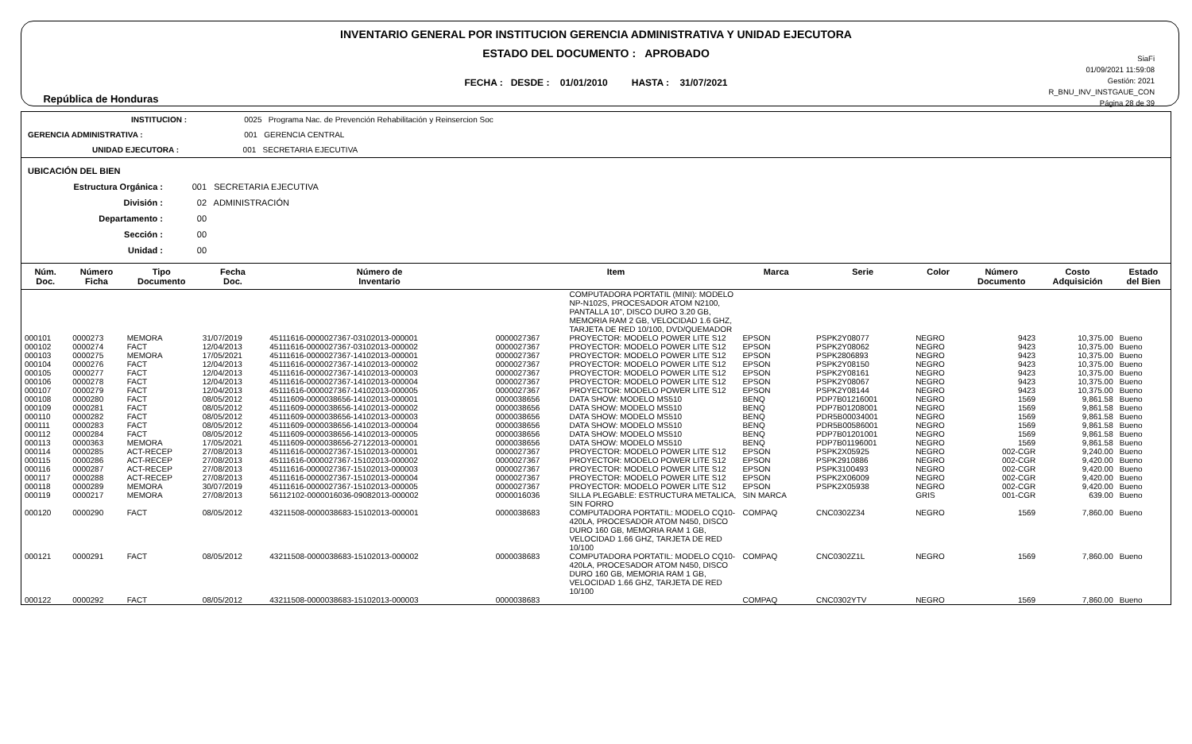República de Honduras
INVENTARIO GENERAL POR INSTITUCION GERENCIA ADMINISTRATIVA Y UNIDAD EJECUTORA
ESTADO DEL DOCUMENTO : APROBADO
FECHA : DESDE : 01/01/2010 HASTA : 31/07/2021
SiaFi
01/09/2021 11:59:08
Gestión: 2021
R_BNU_INV_INSTGAUE_CON
Página 28 de 39
INSTITUCION : 0025 Programa Nac. de Prevención Rehabilitación y Reinsercion Soc
GERENCIA ADMINISTRATIVA : 001 GERENCIA CENTRAL
UNIDAD EJECUTORA : 001 SECRETARIA EJECUTIVA
UBICACIÓN DEL BIEN
Estructura Orgánica : 001 SECRETARIA EJECUTIVA
División : 02 ADMINISTRACIÓN
Departamento : 00
Sección : 00
Unidad : 00
| Núm. Doc. | Número Ficha | Tipo Documento | Fecha Doc. | Número de Inventario | Item | | Marca | Serie | Color | Número Documento | Costo Adquisición | Estado del Bien |
| --- | --- | --- | --- | --- | --- | --- | --- | --- | --- | --- | --- | --- |
| | | | | | | COMPUTADORA PORTATIL (MINI): MODELO NP-N102S, PROCESADOR ATOM N2100, PANTALLA 10", DISCO DURO 3.20 GB, MEMORIA RAM 2 GB, VELOCIDAD 1.6 GHZ, TARJETA DE RED 10/100, DVD/QUEMADOR | | | | | | |
| 000101 | 0000273 | MEMORA | 31/07/2019 | 45111616-0000027367-03102013-000001 | 0000027367 | PROYECTOR: MODELO POWER LITE S12 | EPSON | PSPK2Y08077 | NEGRO | 9423 | 10,375.00 | Bueno |
| 000102 | 0000274 | FACT | 12/04/2013 | 45111616-0000027367-03102013-000002 | 0000027367 | PROYECTOR: MODELO POWER LITE S12 | EPSON | PSPK2Y08062 | NEGRO | 9423 | 10,375.00 | Bueno |
| 000103 | 0000275 | MEMORA | 17/05/2021 | 45111616-0000027367-14102013-000001 | 0000027367 | PROYECTOR: MODELO POWER LITE S12 | EPSON | PSPK2806893 | NEGRO | 9423 | 10,375.00 | Bueno |
| 000104 | 0000276 | FACT | 12/04/2013 | 45111616-0000027367-14102013-000002 | 0000027367 | PROYECTOR: MODELO POWER LITE S12 | EPSON | PSPK2Y08150 | NEGRO | 9423 | 10,375.00 | Bueno |
| 000105 | 0000277 | FACT | 12/04/2013 | 45111616-0000027367-14102013-000003 | 0000027367 | PROYECTOR: MODELO POWER LITE S12 | EPSON | PSPK2Y08161 | NEGRO | 9423 | 10,375.00 | Bueno |
| 000106 | 0000278 | FACT | 12/04/2013 | 45111616-0000027367-14102013-000004 | 0000027367 | PROYECTOR: MODELO POWER LITE S12 | EPSON | PSPK2Y08067 | NEGRO | 9423 | 10,375.00 | Bueno |
| 000107 | 0000279 | FACT | 12/04/2013 | 45111616-0000027367-14102013-000005 | 0000027367 | PROYECTOR: MODELO POWER LITE S12 | EPSON | PSPK2Y08144 | NEGRO | 9423 | 10,375.00 | Bueno |
| 000108 | 0000280 | FACT | 08/05/2012 | 45111609-0000038656-14102013-000001 | 0000038656 | DATA SHOW: MODELO MS510 | BENQ | PDP7B01216001 | NEGRO | 1569 | 9,861.58 | Bueno |
| 000109 | 0000281 | FACT | 08/05/2012 | 45111609-0000038656-14102013-000002 | 0000038656 | DATA SHOW: MODELO MS510 | BENQ | PDP7B01208001 | NEGRO | 1569 | 9,861.58 | Bueno |
| 000110 | 0000282 | FACT | 08/05/2012 | 45111609-0000038656-14102013-000003 | 0000038656 | DATA SHOW: MODELO MS510 | BENQ | PDR5B00034001 | NEGRO | 1569 | 9,861.58 | Bueno |
| 000111 | 0000283 | FACT | 08/05/2012 | 45111609-0000038656-14102013-000004 | 0000038656 | DATA SHOW: MODELO MS510 | BENQ | PDR5B00586001 | NEGRO | 1569 | 9,861.58 | Bueno |
| 000112 | 0000284 | FACT | 08/05/2012 | 45111609-0000038656-14102013-000005 | 0000038656 | DATA SHOW: MODELO MS510 | BENQ | PDP7B01201001 | NEGRO | 1569 | 9,861.58 | Bueno |
| 000113 | 0000363 | MEMORA | 17/05/2021 | 45111609-0000038656-27122013-000001 | 0000038656 | DATA SHOW: MODELO MS510 | BENQ | PDP7B01196001 | NEGRO | 1569 | 9,861.58 | Bueno |
| 000114 | 0000285 | ACT-RECEP | 27/08/2013 | 45111616-0000027367-15102013-000001 | 0000027367 | PROYECTOR: MODELO POWER LITE S12 | EPSON | PSPK2X05925 | NEGRO | 002-CGR | 9,240.00 | Bueno |
| 000115 | 0000286 | ACT-RECEP | 27/08/2013 | 45111616-0000027367-15102013-000002 | 0000027367 | PROYECTOR: MODELO POWER LITE S12 | EPSON | PSPK2910886 | NEGRO | 002-CGR | 9,420.00 | Bueno |
| 000116 | 0000287 | ACT-RECEP | 27/08/2013 | 45111616-0000027367-15102013-000003 | 0000027367 | PROYECTOR: MODELO POWER LITE S12 | EPSON | PSPK3100493 | NEGRO | 002-CGR | 9,420.00 | Bueno |
| 000117 | 0000288 | ACT-RECEP | 27/08/2013 | 45111616-0000027367-15102013-000004 | 0000027367 | PROYECTOR: MODELO POWER LITE S12 | EPSON | PSPK2X06009 | NEGRO | 002-CGR | 9,420.00 | Bueno |
| 000118 | 0000289 | MEMORA | 30/07/2019 | 45111616-0000027367-15102013-000005 | 0000027367 | PROYECTOR: MODELO POWER LITE S12 | EPSON | PSPK2X05938 | NEGRO | 002-CGR | 9,420.00 | Bueno |
| 000119 | 0000217 | MEMORA | 27/08/2013 | 56112102-0000016036-09082013-000002 | 0000016036 | SILLA PLEGABLE: ESTRUCTURA METALICA, SIN FORRO | SIN MARCA | | GRIS | 001-CGR | 639.00 | Bueno |
| 000120 | 0000290 | FACT | 08/05/2012 | 43211508-0000038683-15102013-000001 | 0000038683 | COMPUTADORA PORTATIL: MODELO CQ10-420LA, PROCESADOR ATOM N450, DISCO DURO 160 GB, MEMORIA RAM 1 GB, VELOCIDAD 1.66 GHZ, TARJETA DE RED 10/100 | COMPAQ | CNC0302Z34 | NEGRO | 1569 | 7,860.00 | Bueno |
| 000121 | 0000291 | FACT | 08/05/2012 | 43211508-0000038683-15102013-000002 | 0000038683 | COMPUTADORA PORTATIL: MODELO CQ10-420LA, PROCESADOR ATOM N450, DISCO DURO 160 GB, MEMORIA RAM 1 GB, VELOCIDAD 1.66 GHZ, TARJETA DE RED 10/100 | COMPAQ | CNC0302Z1L | NEGRO | 1569 | 7,860.00 | Bueno |
| 000122 | 0000292 | FACT | 08/05/2012 | 43211508-0000038683-15102013-000003 | 0000038683 | | COMPAQ | CNC0302YTV | NEGRO | 1569 | 7,860.00 | Bueno |